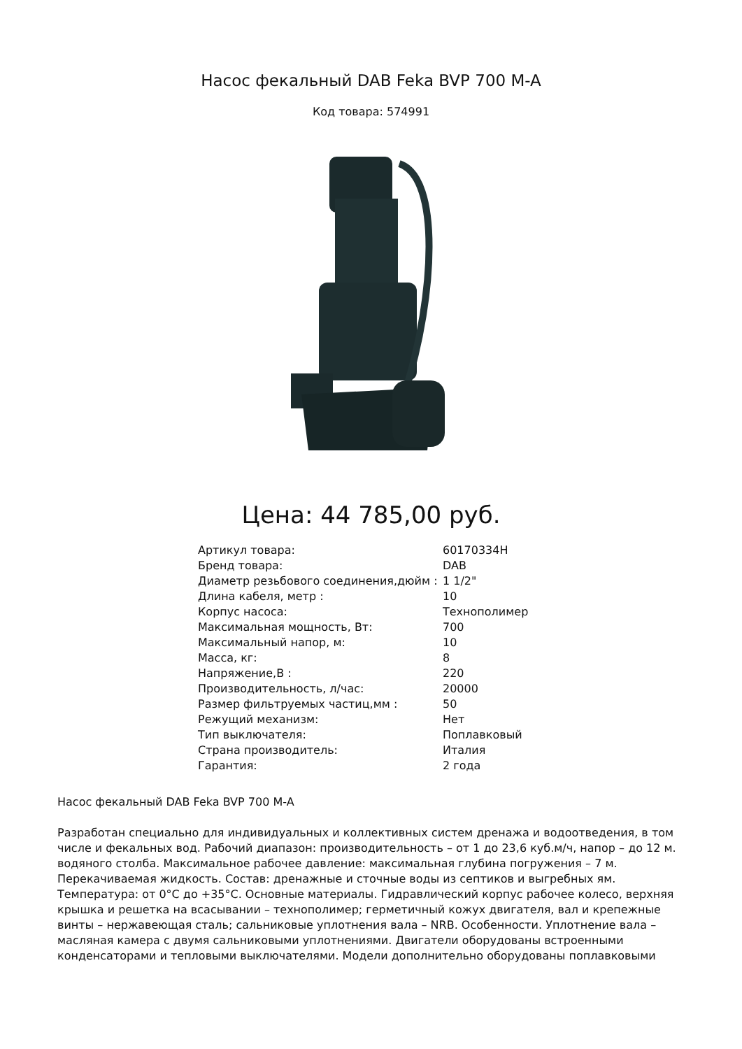Насос фекальный DAB Feka BVP 700 M-A
Код товара: 574991
Цена: 44 785,00 руб.
| Артикул товара: | 60170334H |
| Бренд товара: | DAB |
| Диаметр резьбового соединения,дюйм : | 1 1/2" |
| Длина кабеля, метр : | 10 |
| Корпус насоса: | Технополимер |
| Максимальная мощность, Вт: | 700 |
| Максимальный напор, м: | 10 |
| Масса, кг: | 8 |
| Напряжение,В : | 220 |
| Производительность, л/час: | 20000 |
| Размер фильтруемых частиц,мм : | 50 |
| Режущий механизм: | Нет |
| Тип выключателя: | Поплавковый |
| Страна производитель: | Италия |
| Гарантия: | 2 года |
Насос фекальный DAB Feka BVP 700 M-A
Разработан специально для индивидуальных и коллективных систем дренажа и водоотведения, в том числе и фекальных вод. Рабочий диапазон: производительность – от 1 до 23,6 куб.м/ч, напор – до 12 м. водяного столба. Максимальное рабочее давление: максимальная глубина погружения – 7 м. Перекачиваемая жидкость. Состав: дренажные и сточные воды из септиков и выгребных ям. Температура: от 0°С до +35°С. Основные материалы. Гидравлический корпус рабочее колесо, верхняя крышка и решетка на всасывании – технополимер; герметичный кожух двигателя, вал и крепежные винты – нержавеющая сталь; сальниковые уплотнения вала – NRB. Особенности. Уплотнение вала – масляная камера с двумя сальниковыми уплотнениями. Двигатели оборудованы встроенными конденсаторами и тепловыми выключателями. Модели дополнительно оборудованы поплавковыми